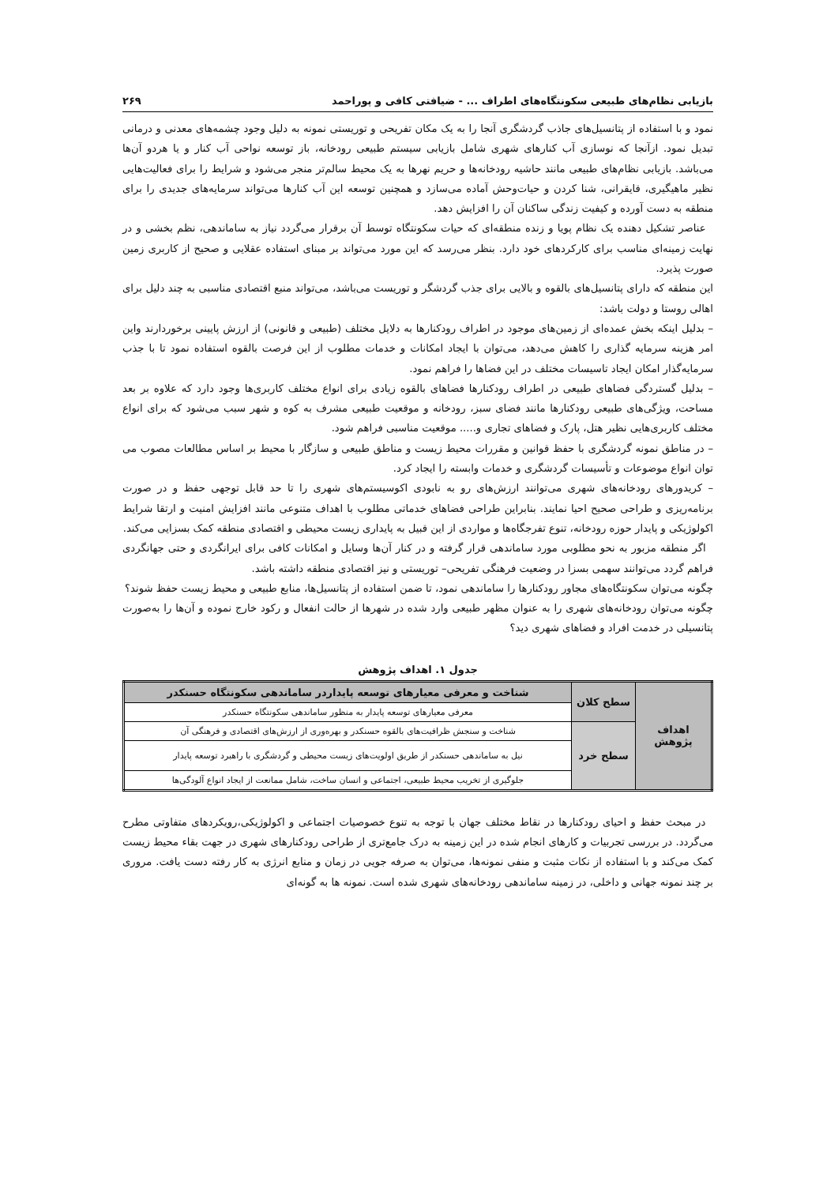بازیابی نظام‌های طبیعی سکونتگاه‌های اطراف ... - ضیافتی کافی و پوراحمد ۲۶۹
نمود و با استفاده از پتانسیل‌های جاذب گردشگری آنجا را به یک مکان تفریحی و توریستی نمونه به دلیل وجود چشمه‌های معدنی و درمانی تبدیل نمود. ازآنجا که نوسازی آب کنارهای شهری شامل بازیابی سیستم طبیعی رودخانه، باز توسعه نواحی آب کنار و یا هردو آن‌ها می‌باشد. بازیابی نظام‌های طبیعی مانند حاشیه رودخانه‌ها و حریم نهرها به یک محیط سالم‌تر منجر می‌شود و شرایط را برای فعالیت‌هایی نظیر ماهیگیری، قایقرانی، شنا کردن و حیات‌وحش آماده می‌سازد و همچنین توسعه این آب کنارها می‌تواند سرمایه‌های جدیدی را برای منطقه به دست آورده و کیفیت زندگی ساکنان آن را افزایش دهد.
عناصر تشکیل دهنده یک نظام پویا و زنده منطقه‌ای که حیات سکونتگاه توسط آن برقرار می‌گردد نیاز به ساماندهی، نظم بخشی و در نهایت زمینه‌ای مناسب برای کارکردهای خود دارد. بنظر می‌رسد که این مورد می‌تواند بر مبنای استفاده عقلایی و صحیح از کاربری زمین صورت پذیرد.
این منطقه که دارای پتانسیل‌های بالقوه و بالایی برای جذب گردشگر و توریست می‌باشد، می‌تواند منبع اقتصادی مناسبی به چند دلیل برای اهالی روستا و دولت باشد:
– بدلیل اینکه بخش عمده‌ای از زمین‌های موجود در اطراف رودکنارها به دلایل مختلف (طبیعی و قانونی) از ارزش پایینی برخوردارند واین امر هزینه سرمایه گذاری را کاهش می‌دهد، می‌توان با ایجاد امکانات و خدمات مطلوب از این فرصت بالقوه استفاده نمود تا با جذب سرمایه‌گذار امکان ایجاد تاسیسات مختلف در این فضاها را فراهم نمود.
– بدلیل گستردگی فضاهای طبیعی در اطراف رودکنارها فضاهای بالقوه زیادی برای انواع مختلف کاربری‌ها وجود دارد که علاوه بر بعد مساحت، ویژگی‌های طبیعی رودکنارها مانند فضای سبز، رودخانه و موقعیت طبیعی مشرف به کوه و شهر سبب می‌شود که برای انواع مختلف کاربری‌هایی نظیر هتل، پارک و فضاهای تجاری و..... موقعیت مناسبی فراهم شود.
– در مناطق نمونه گردشگری با حفظ قوانین و مقررات محیط زیست و مناطق طبیعی و سازگار با محیط بر اساس مطالعات مصوب می توان انواع موضوعات و تأسیسات گردشگری و خدمات وابسته را ایجاد کرد.
– کریدورهای رودخانه‌های شهری می‌توانند ارزش‌های رو به نابودی اکوسیستم‌های شهری را تا حد قابل توجهی حفظ و در صورت برنامه‌ریزی و طراحی صحیح احیا نمایند. بنابراین طراحی فضاهای خدماتی مطلوب با اهداف متنوعی مانند افزایش امنیت و ارتقا شرایط اکولوژیکی و پایدار حوزه رودخانه، تنوع تفرجگاه‌ها و مواردی از این قبیل به پایداری زیست محیطی و اقتصادی منطقه کمک بسزایی می‌کند.
اگر منطقه مزبور به نحو مطلوبی مورد ساماندهی قرار گرفته و در کنار آن‌ها وسایل و امکانات کافی برای ایرانگردی و حتی جهانگردی فراهم گردد می‌توانند سهمی بسزا در وضعیت فرهنگی تفریحی– توریستی و نیز اقتصادی منطقه داشته باشد.
چگونه می‌توان سکونتگاه‌های مجاور رودکنارها را ساماندهی نمود، تا ضمن استفاده از پتانسیل‌ها، منابع طبیعی و محیط زیست حفظ شوند؟
چگونه می‌توان رودخانه‌های شهری را به عنوان مظهر طبیعی وارد شده در شهرها از حالت انفعال و رکود خارج نموده و آن‌ها را به‌صورت پتانسیلی در خدمت افراد و فضاهای شهری دید؟
جدول ۱. اهداف پژوهش
| اهداف پژوهش | سطح کلان | شناخت و معرفی معیارهای توسعه پایداردر ساماندهی سکونتگاه حسنکدر |
| | | معرفی معیارهای توسعه پایدار به منظور ساماندهی سکونتگاه حسنکدر |
| | سطح خرد | شناخت و سنجش ظرافیت‌های بالقوه حسنکدر و بهره‌وری از ارزش‌های اقتصادی و فرهنگی آن |
| | | نیل به ساماندهی حسنکدر از طریق اولویت‌های زیست محیطی و گردشگری با راهبرد توسعه پایدار |
| | | جلوگیری از تخریب محیط طبیعی، اجتماعی و انسان ساخت، شامل ممانعت از ایجاد انواع آلودگی‌ها |
در مبحث حفظ و احیای رودکنارها در نقاط مختلف جهان با توجه به تنوع خصوصیات اجتماعی و اکولوژیکی،رویکردهای متفاوتی مطرح می‌گردد. در بررسی تجربیات و کارهای انجام شده در این زمینه به درک جامع‌تری از طراحی رودکنارهای شهری در جهت بقاء محیط زیست کمک می‌کند و با استفاده از نکات مثبت و منفی نمونه‌ها، می‌توان به صرفه جویی در زمان و منابع انرژی به کار رفته دست یافت. مروری بر چند نمونه جهانی و داخلی، در زمینه ساماندهی رودخانه‌های شهری شده است. نمونه ها به گونه‌ای